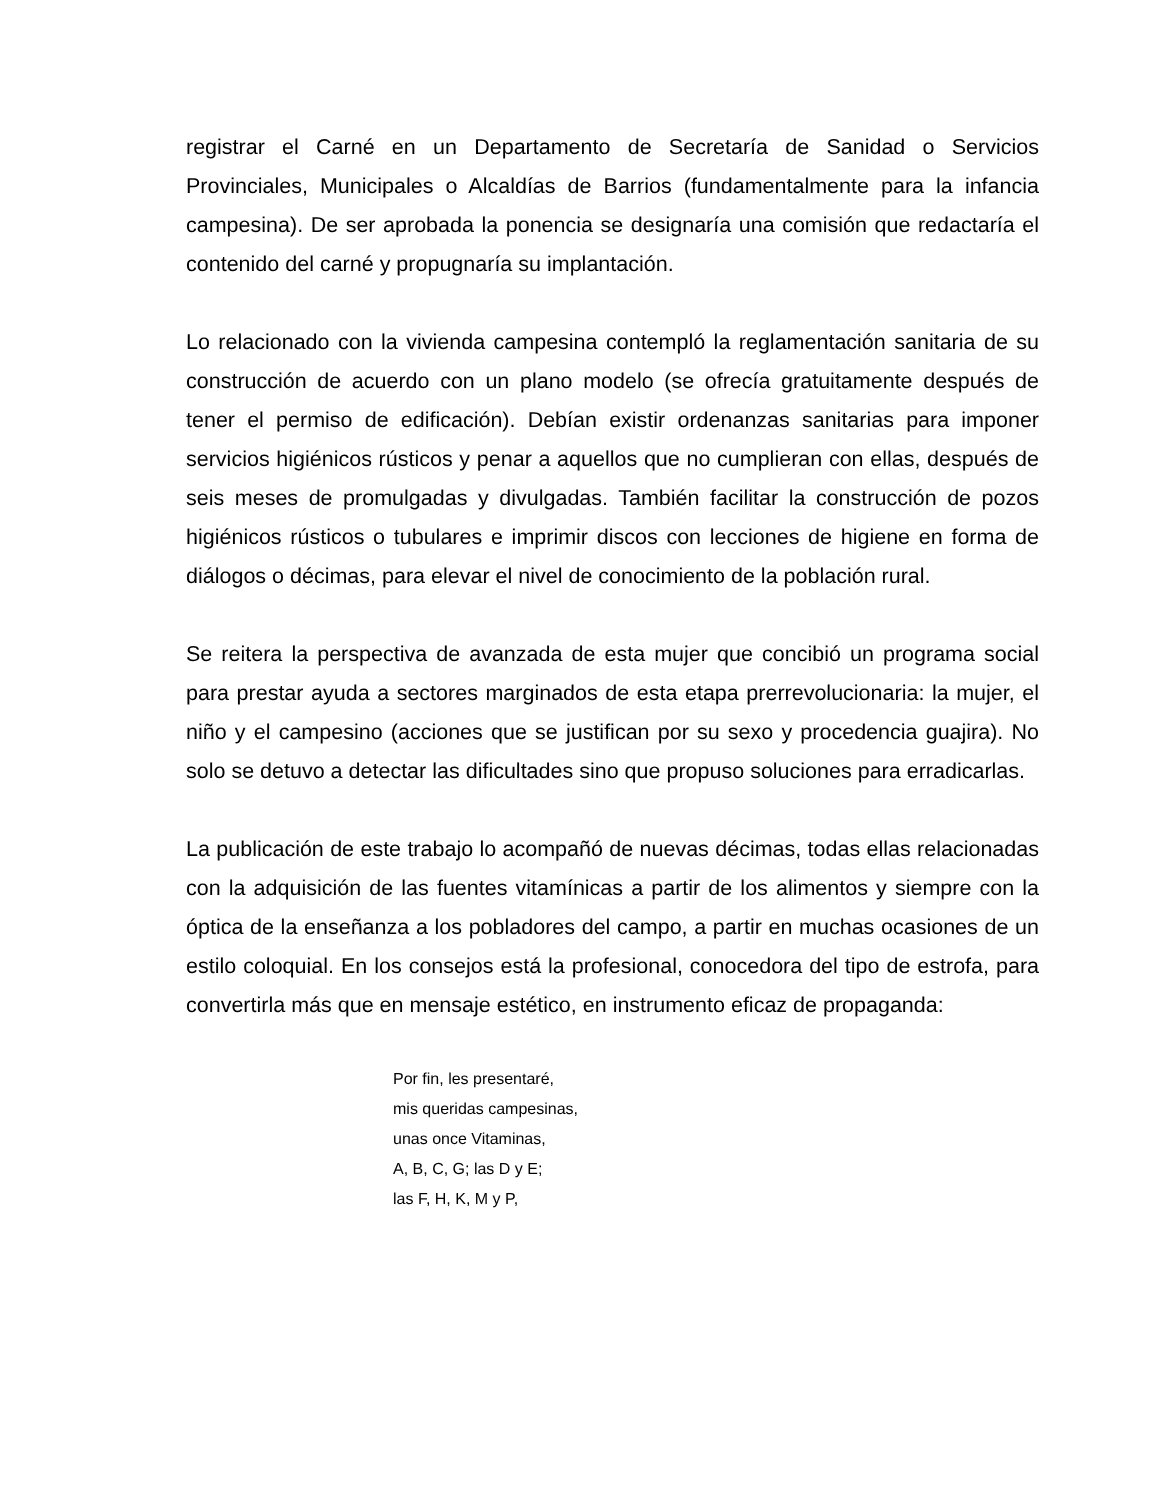registrar el Carné en un Departamento de Secretaría de Sanidad o Servicios Provinciales, Municipales o Alcaldías de Barrios (fundamentalmente para la infancia campesina). De ser aprobada la ponencia se designaría una comisión que redactaría el contenido del carné y propugnaría su implantación.
Lo relacionado con la vivienda campesina contempló la reglamentación sanitaria de su construcción de acuerdo con un plano modelo (se ofrecía gratuitamente después de tener el permiso de edificación). Debían existir ordenanzas sanitarias para imponer servicios higiénicos rústicos y penar a aquellos que no cumplieran con ellas, después de seis meses de promulgadas y divulgadas. También facilitar la construcción de pozos higiénicos rústicos o tubulares e imprimir discos con lecciones de higiene en forma de diálogos o décimas, para elevar el nivel de conocimiento de la población rural.
Se reitera la perspectiva de avanzada de esta mujer que concibió un programa social para prestar ayuda a sectores marginados de esta etapa prerrevolucionaria: la mujer, el niño y el campesino (acciones que se justifican por su sexo y procedencia guajira). No solo se detuvo a detectar las dificultades sino que propuso soluciones para erradicarlas.
La publicación de este trabajo lo acompañó de nuevas décimas, todas ellas relacionadas con la adquisición de las fuentes vitamínicas a partir de los alimentos y siempre con la óptica de la enseñanza a los pobladores del campo, a partir en muchas ocasiones de un estilo coloquial. En los consejos está la profesional, conocedora del tipo de estrofa, para convertirla más que en mensaje estético, en instrumento eficaz de propaganda:
Por fin, les presentaré,
mis queridas campesinas,
unas once Vitaminas,
A, B, C, G; las D y E;
las F, H, K, M y P,